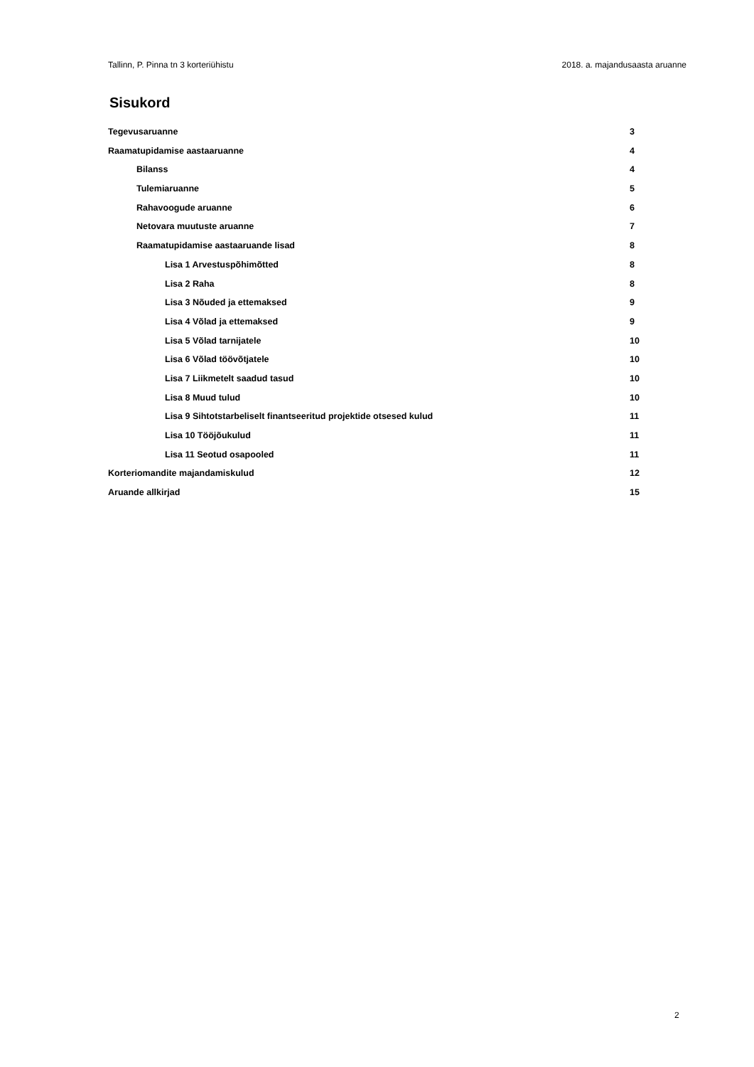Tallinn, P. Pinna tn 3 korteriühistu 2018. a. majandusaasta aruanne
Sisukord
Tegevusaruanne 3
Raamatupidamise aastaaruanne 4
Bilanss 4
Tulemiaruanne 5
Rahavoogude aruanne 6
Netovara muutuste aruanne 7
Raamatupidamise aastaaruande lisad 8
Lisa 1 Arvestuspõhimõtted 8
Lisa 2 Raha 8
Lisa 3 Nõuded ja ettemaksed 9
Lisa 4 Võlad ja ettemaksed 9
Lisa 5 Võlad tarnijatele 10
Lisa 6 Võlad töövõtjatele 10
Lisa 7 Liikmetelt saadud tasud 10
Lisa 8 Muud tulud 10
Lisa 9 Sihtotstarbeliselt finantseeritud projektide otsesed kulud 11
Lisa 10 Tööjõukulud 11
Lisa 11 Seotud osapooled 11
Korteriomandite majandamiskulud 12
Aruande allkirjad 15
2